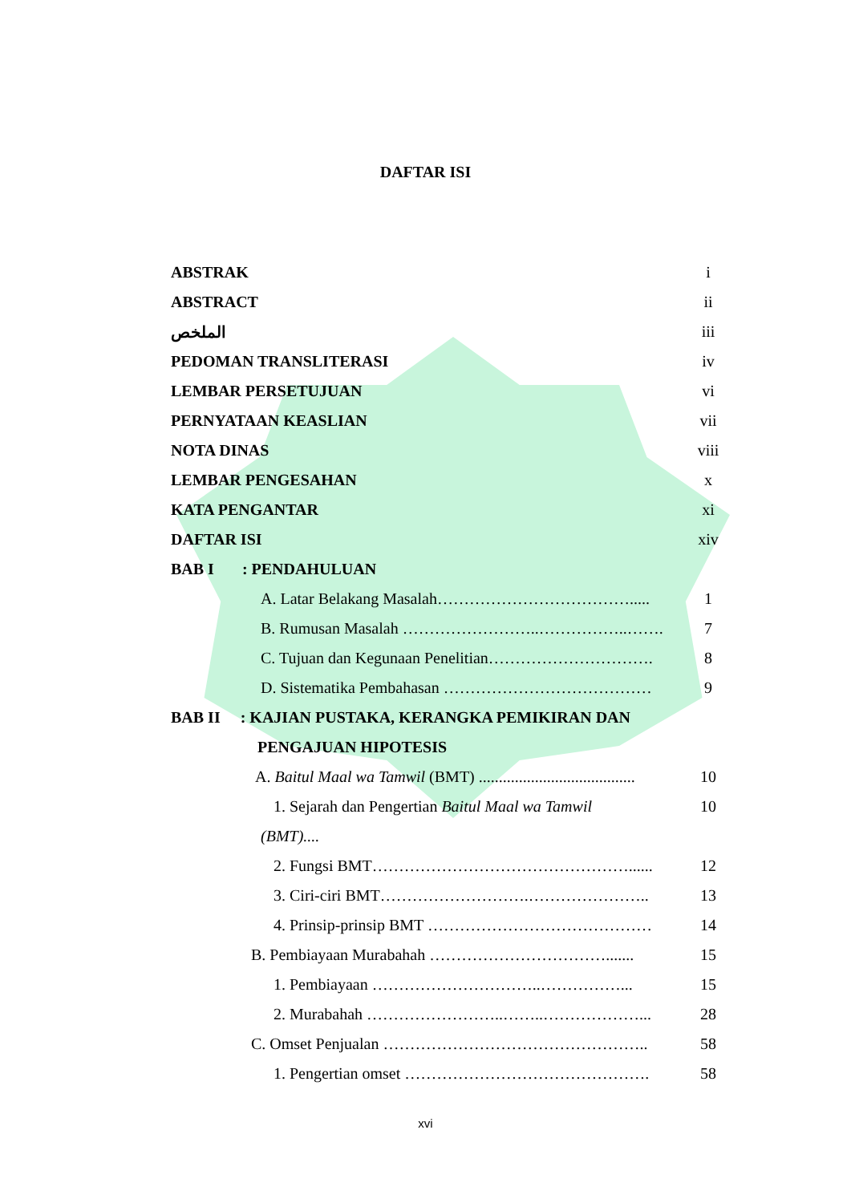DAFTAR ISI
ABSTRAK i
ABSTRACT ii
الملخص iii
PEDOMAN TRANSLITERASI iv
LEMBAR PERSETUJUAN vi
PERNYATAAN KEASLIAN vii
NOTA DINAS viii
LEMBAR PENGESAHAN x
KATA PENGANTAR xi
DAFTAR ISI xiv
BAB I : PENDAHULUAN
A. Latar Belakang Masalah………………………………..... 1
B. Rumusan Masalah ……………………..……………..……. 7
C. Tujuan dan Kegunaan Penelitian…………………………. 8
D. Sistematika Pembahasan ………………………………… 9
BAB II : KAJIAN PUSTAKA, KERANGKA PEMIKIRAN DAN
PENGAJUAN HIPOTESIS
A. Baitul Maal wa Tamwil (BMT) ....................................... 10
1. Sejarah dan Pengertian Baitul Maal wa Tamwil 10
(BMT)....
2. Fungsi BMT…………………………………………...... 12
3. Ciri-ciri BMT……………………….………………….. 13
4. Prinsip-prinsip BMT …………………………………… 14
B. Pembiayaan Murabahah ……………………………....... 15
1. Pembiayaan …………………………..……………... 15
2. Murabahah ……………………..……..………………... 28
C. Omset Penjualan ………………………………………….. 58
1. Pengertian omset ………………………………………. 58
xvi